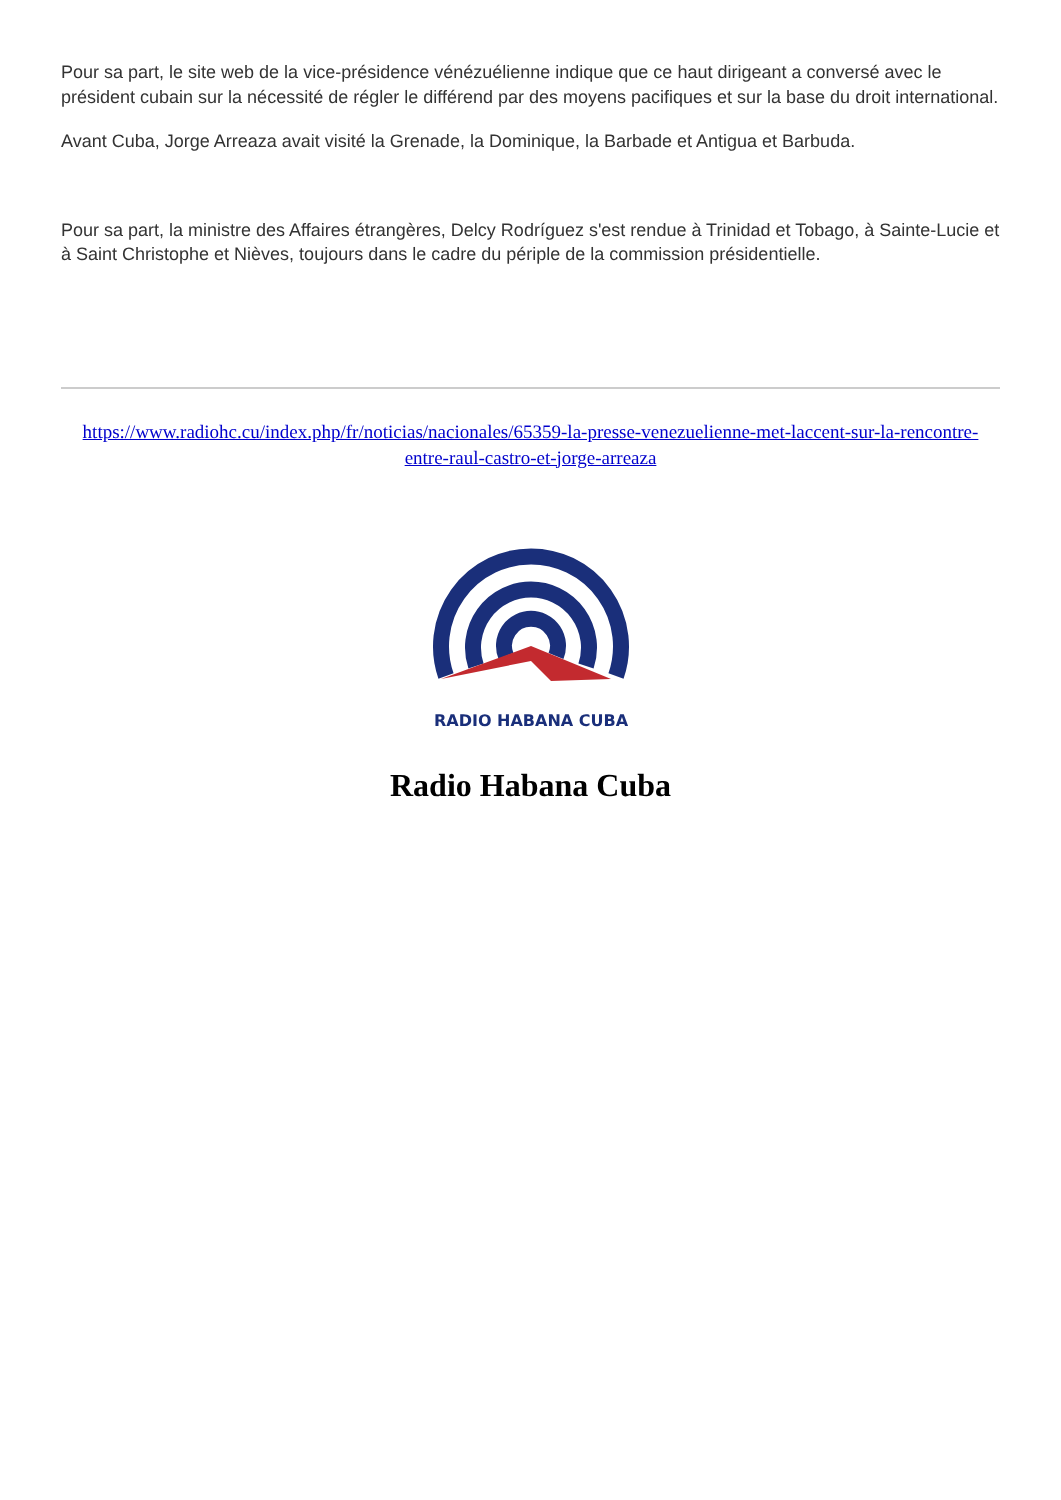Pour sa part, le site web de la vice-présidence vénézuélienne indique que ce haut dirigeant a conversé avec le président cubain sur la nécessité de régler le différend par des moyens pacifiques et sur la base du droit international.
Avant Cuba, Jorge Arreaza avait visité la Grenade, la Dominique, la Barbade et Antigua et Barbuda.
Pour sa part, la ministre des Affaires étrangères, Delcy Rodríguez s'est rendue à Trinidad et Tobago, à Sainte-Lucie et à Saint Christophe et Nièves, toujours dans le cadre du périple de la commission présidentielle.
https://www.radiohc.cu/index.php/fr/noticias/nacionales/65359-la-presse-venezuelienne-met-laccent-sur-la-rencontre-entre-raul-castro-et-jorge-arreaza
RADIO HABANA CUBA
Radio Habana Cuba